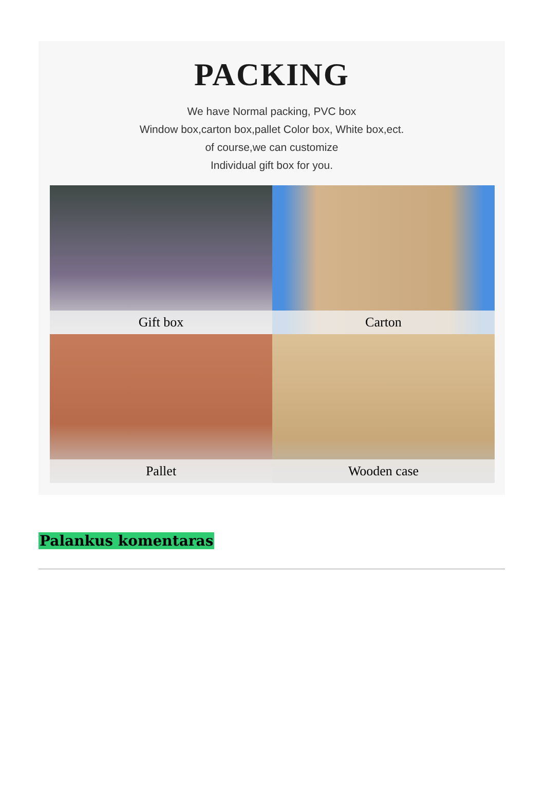PACKING
We have Normal packing, PVC box
Window box,carton box,pallet Color box, White box,ect.
of course,we can customize
Individual gift box for you.
Gift box
Carton
Pallet
Wooden case
Palankus komentaras